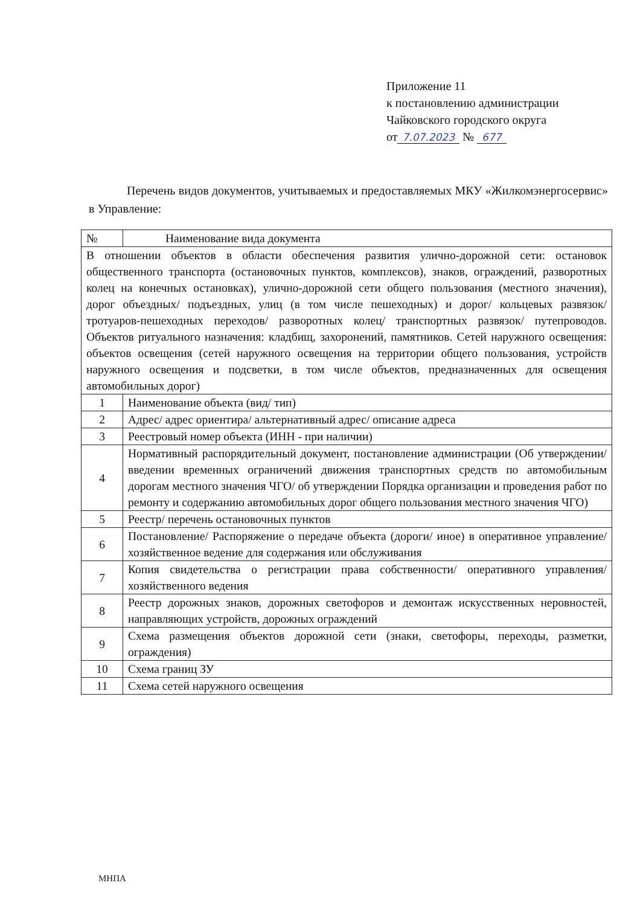Приложение 11
к постановлению администрации
Чайковского городского округа
от 7.07.2023 № 677
Перечень видов документов, учитываемых и предоставляемых МКУ «Жилкомэнергосервис» в Управление:
| № | Наименование вида документа |
| --- | --- |
| В отношении объектов в области обеспечения развития улично-дорожной сети: остановок общественного транспорта (остановочных пунктов, комплексов), знаков, ограждений, разворотных колец на конечных остановках), улично-дорожной сети общего пользования (местного значения), дорог объездных/ подъездных, улиц (в том числе пешеходных) и дорог/ кольцевых развязок/ тротуаров-пешеходных переходов/ разворотных колец/ транспортных развязок/ путепроводов. Объектов ритуального назначения: кладбищ, захоронений, памятников. Сетей наружного освещения: объектов освещения (сетей наружного освещения на территории общего пользования, устройств наружного освещения и подсветки, в том числе объектов, предназначенных для освещения автомобильных дорог) | |
| 1 | Наименование объекта (вид/ тип) |
| 2 | Адрес/ адрес ориентира/ альтернативный адрес/ описание адреса |
| 3 | Реестровый номер объекта (ИНН - при наличии) |
| 4 | Нормативный распорядительный документ, постановление администрации (Об утверждении/ введении временных ограничений движения транспортных средств по автомобильным дорогам местного значения ЧГО/ об утверждении Порядка организации и проведения работ по ремонту и содержанию автомобильных дорог общего пользования местного значения ЧГО) |
| 5 | Реестр/ перечень остановочных пунктов |
| 6 | Постановление/ Распоряжение о передаче объекта (дороги/ иное) в оперативное управление/ хозяйственное ведение для содержания или обслуживания |
| 7 | Копия свидетельства о регистрации права собственности/ оперативного управления/ хозяйственного ведения |
| 8 | Реестр дорожных знаков, дорожных светофоров и демонтаж искусственных неровностей, направляющих устройств, дорожных ограждений |
| 9 | Схема размещения объектов дорожной сети (знаки, светофоры, переходы, разметки, ограждения) |
| 10 | Схема границ ЗУ |
| 11 | Схема сетей наружного освещения |
МНПА